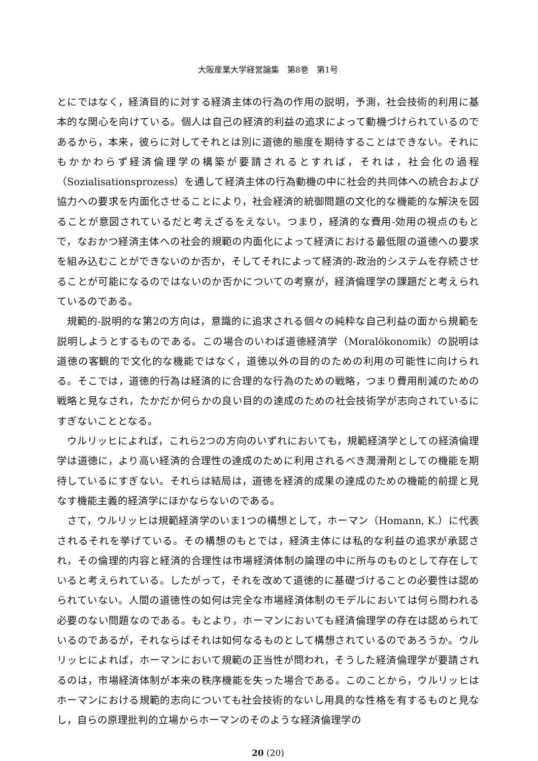大阪産業大学経営論集　第8巻　第1号
とにではなく，経済目的に対する経済主体の行為の作用の説明，予測，社会技術的利用に基本的な関心を向けている。個人は自己の経済的利益の追求によって動機づけられているのであるから，本来，彼らに対してそれとは別に道徳的態度を期待することはできない。それにもかかわらず経済倫理学の構築が要請されるとすれば，それは，社会化の過程（Sozialisationsprozess）を通して経済主体の行為動機の中に社会的共同体への統合および協力への要求を内面化させることにより，社会経済的統御問題の文化的な機能的な解決を図ることが意図されているだと考えざるをえない。つまり，経済的な費用-効用の視点のもとで，なおかつ経済主体への社会的規範の内面化によって経済における最低限の道徳への要求を組み込むことができないのか否か，そしてそれによって経済的-政治的システムを存続させることが可能になるのではないのか否かについての考察が，経済倫理学の課題だと考えられているのである。
規範的-説明的な第2の方向は，意識的に追求される個々の純粋な自己利益の面から規範を説明しようとするものである。この場合のいわば道徳経済学（Moralökonomik）の説明は道徳の客観的で文化的な機能ではなく，道徳以外の目的のための利用の可能性に向けられる。そこでは，道徳的行為は経済的に合理的な行為のための戦略，つまり費用削減のための戦略と見なされ，たかだか何らかの良い目的の達成のための社会技術学が志向されているにすぎないこととなる。
ウルリッヒによれば，これら2つの方向のいずれにおいても，規範経済学としての経済倫理学は道徳に，より高い経済的合理性の達成のために利用されるべき潤滑剤としての機能を期待しているにすぎない。それらは結局は，道徳を経済的成果の達成のための機能的前提と見なす機能主義的経済学にほかならないのである。
さて，ウルリッヒは規範経済学のいま1つの構想として，ホーマン（Homann, K.）に代表されるそれを挙げている。その構想のもとでは，経済主体には私的な利益の追求が承認され，その倫理的内容と経済的合理性は市場経済体制の論理の中に所与のものとして存在していると考えられている。したがって，それを改めて道徳的に基礎づけることの必要性は認められていない。人間の道徳性の如何は完全な市場経済体制のモデルにおいては何ら問われる必要のない問題なのである。もとより，ホーマンにおいても経済倫理学の存在は認められているのであるが，それならばそれは如何なるものとして構想されているのであろうか。ウルリッヒによれば，ホーマンにおいて規範の正当性が問われ，そうした経済倫理学が要請されるのは，市場経済体制が本来の秩序機能を失った場合である。このことから，ウルリッヒはホーマンにおける規範的志向についても社会技術的ないし用具的な性格を有するものと見なし，自らの原理批判的立場からホーマンのそのような経済倫理学の
20 (20)